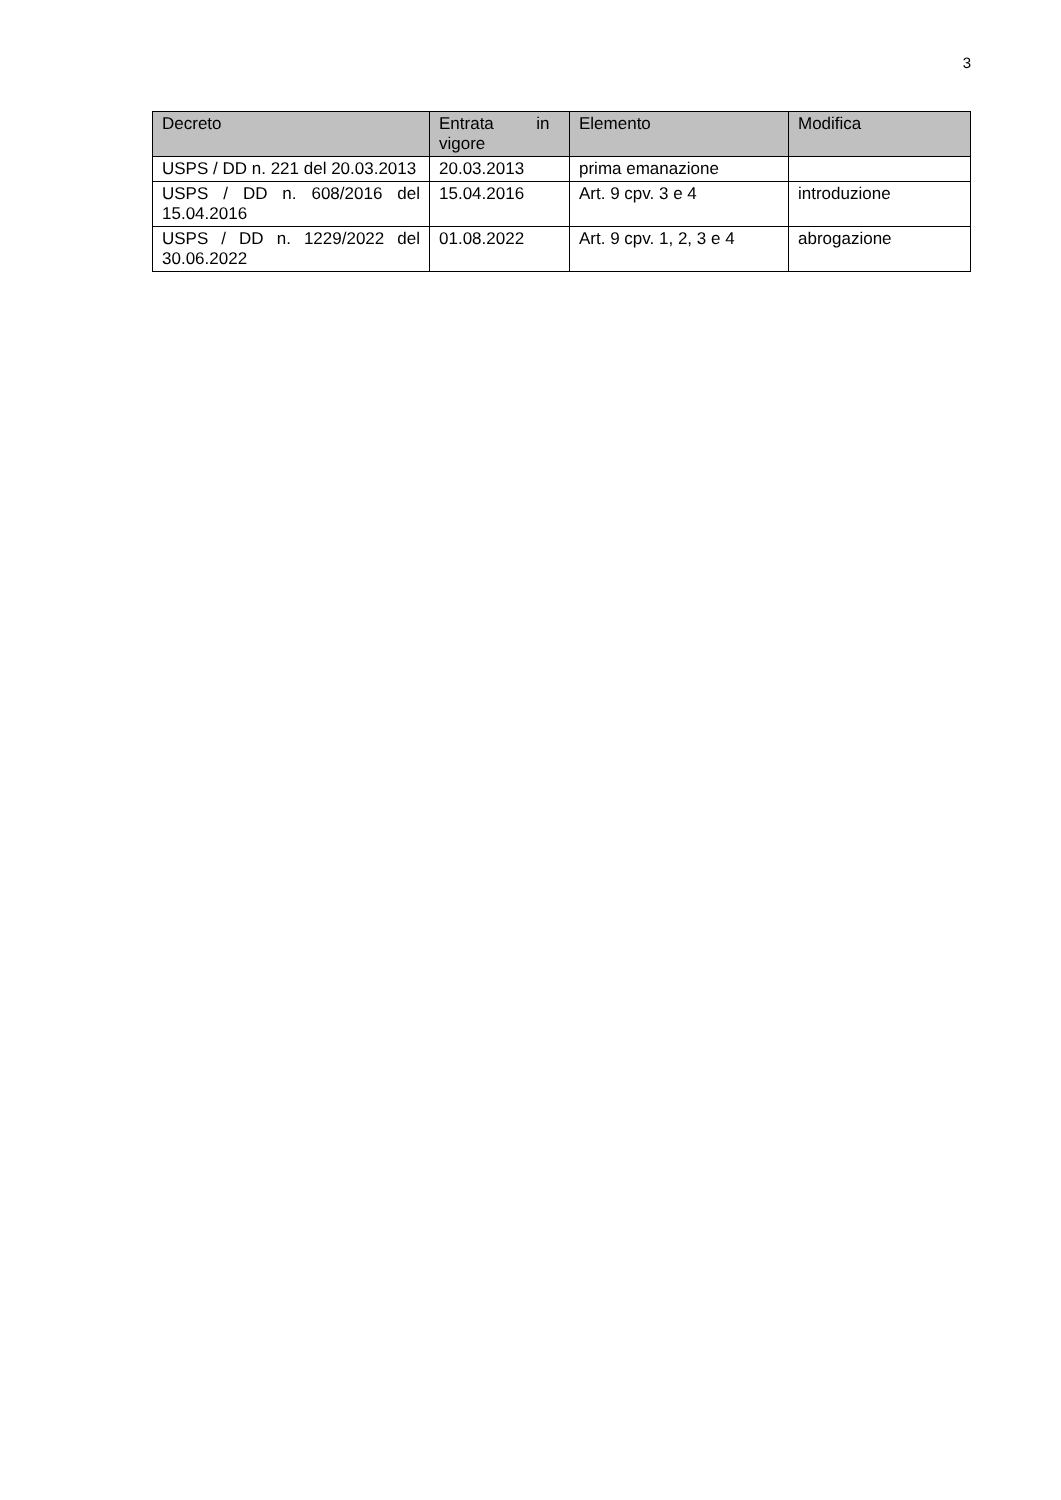3
| Decreto | Entrata in vigore | Elemento | Modifica |
| --- | --- | --- | --- |
| USPS / DD n. 221 del 20.03.2013 | 20.03.2013 | prima emanazione | |
| USPS / DD n. 608/2016 del 15.04.2016 | 15.04.2016 | Art. 9 cpv. 3 e 4 | introduzione |
| USPS / DD n. 1229/2022 del 30.06.2022 | 01.08.2022 | Art. 9 cpv. 1, 2, 3 e 4 | abrogazione |